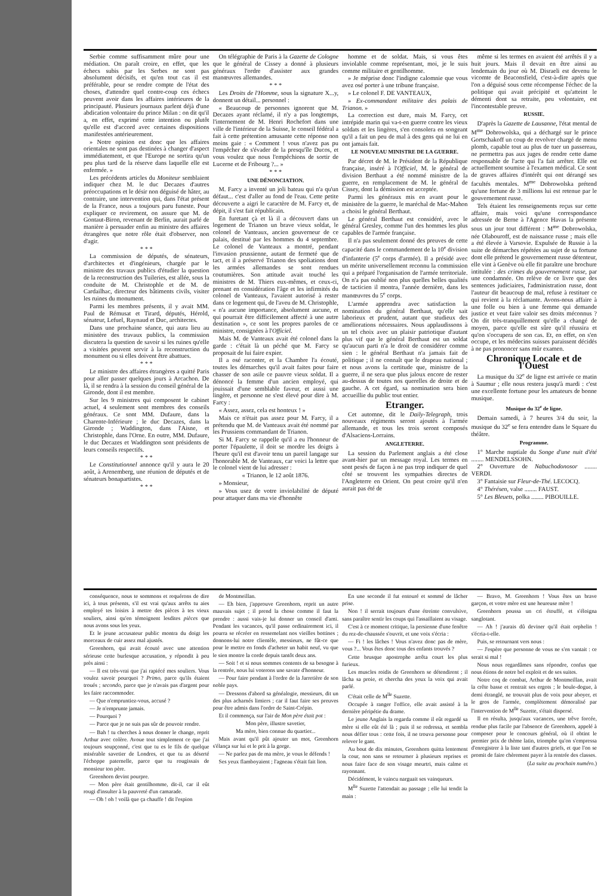Serbie comme suffisamment mûre pour une médiation. On paraît croire, en effet, que les échecs subis par les Serbes ne sont pas absolument décisifs, et qu'en tout cas il est préférable, pour se rendre compte de l'état des choses, d'attendre quel contre-coup ces échecs peuvent avoir dans les affaires intérieures de la principauté. Plusieurs journaux parlent déjà d'une abdication volontaire du prince Milan : on dit qu'il a, en effet, exprimé cette intention ou plutôt qu'elle est d'accord avec certaines dispositions manifestées antérieurement.
» Notre opinion est donc que les affaires orientales ne sont pas destinées à changer d'aspect immédiatement, et que l'Europe ne sortira qu'un peu plus tard de la réserve dans laquelle elle est enfermée. »
Les précédents articles du Moniteur semblaient indiquer chez M. le duc Decazes d'autres préoccupations et le désir non déguisé de hâter, au contraire, une intervention qui, dans l'état présent de la France, nous a toujours paru funeste. Pour expliquer ce revirement, on assure que M. de Gontaut-Biron, revenant de Berlin, aurait parlé de manière à persuader enfin au ministre des affaires étrangères que notre rôle était d'observer, non d'agir.
* * *
La commission de députés, de sénateurs, d'architectes et d'ingénieurs, chargée par le ministre des travaux publics d'étudier la question de la reconstruction des Tuileries, est allée, sous la conduite de M. Christophle et de M. de Cardailhac, directeur des bâtiments civils, visiter les ruines du monument.
Parmi les membres présents, il y avait MM. Paul de Rémusat et Tirard, députés, Hérold, sénateur, Lefuel, Raynaud et Duc, architectes.
Dans une prochaine séance, qui aura lieu au ministère des travaux publics, la commission discutera la question de savoir si les ruines qu'elle a visitées peuvent servir à la reconstruction du monument ou si elles doivent être abattues.
* * *
Le ministre des affaires étrangères a quitté Paris pour aller passer quelques jours à Arcachon. De là, il se rendra à la session du conseil général de la Gironde, dont il est membre.
Sur les 9 ministres qui composent le cabinet actuel, 4 seulement sont membres des conseils généraux. Ce sont MM. Dufaure, dans la Charente-Inférieure ; le duc Decazes, dans la Gironde ; Waddington, dans l'Aisne, et Christophle, dans l'Orne. En outre, MM. Dufaure, le duc Decazes et Waddington sont présidents de leurs conseils respectifs.
* * *
Le Constitutionnel annonce qu'il y aura le 20 août, à Arenemberg, une réunion de députés et de sénateurs bonapartistes.
* * *
On télégraphie de Paris à la Gazette de Cologne que le général de Cissey a donné à plusieurs généraux l'ordre d'assister aux grandes manœuvres allemandes.
* * *
Les Droits de l'Homme, sous la signature X...y, donnent un détail... personnel :
« Beaucoup de personnes ignorent que M. Decazes ayant réclamé, il n'y a pas longtemps, l'internement de M. Henri Rochefort dans une ville de l'intérieur de la Suisse, le conseil fédéral a fait à cette prétention amusante cette réponse non moins gaie : « Comment ! vous n'avez pas pu l'empêcher de s'évader de la presqu'île Ducos, et vous voulez que nous l'empêchions de sortir de Lucerne et de Fribourg ?... »
* * *
UNE DÉNONCIATION.
M. Farcy a inventé un joli bateau qui n'a qu'un défaut... c'est d'aller au fond de l'eau. Cette petite découverte a aigri le caractère de M. Farcy et, de dépit, il s'est fait républicain.
En furetant çà et là il a découvert dans un logement de Trianon un brave vieux soldat, le colonel de Vanteaux, ancien gouverneur de ce palais, destitué par les hommes du 4 septembre. Le colonel de Vanteaux a montré, pendant l'invasion prussienne, autant de fermeté que de tact, et il a préservé Trianon des spoliations dont les armées allemandes se sont rendues coutumières. Son attitude avait touché les ministres de M. Thiers eux-mêmes, et ceux-ci, prenant en considération l'âge et les infirmités du colonel de Vanteaux, l'avaient autorisé à rester dans ce logement qui, de l'aveu de M. Christophle, « n'a aucune importance, absolument aucune, et qui pourrait être difficilement affecté à une autre destination », ce sont les propres paroles de ce ministre, consignées à l'Officiel.
Mais M. de Vanteaux avait été colonel dans la garde : c'était là un péché que M. Farcy se proposait de lui faire expier.
Il a osé raconter, et la Chambre l'a écouté, toutes les démarches qu'il avait faites pour faire chasser de son asile ce pauvre vieux soldat. Il a dénoncé la femme d'un ancien employé, qui jouissait d'une semblable faveur, et aussi une lingère, et personne ne s'est élevé pour dire à M. Farcy :
« Assez, assez, cela est honteux ! »
Mais ce n'était pas assez pour M. Farcy, il a prétendu que M. de Vanteaux avait été nommé par les Prussiens commandant de Trianon.
Si M. Farcy se rappelle qu'il a eu l'honneur de porter l'épaulette, il doit se mordre les doigts à l'heure qu'il est d'avoir tenu un pareil langage sur l'honorable M. de Vanteaux, car voici la lettre que le colonel vient de lui adresser :
« Trianon, le 12 août 1876.
» Monsieur,
» Vous usez de votre inviolabilité de député pour attaquer dans ma vie d'honnête
homme et de soldat. Mais, si vous êtes inviolable comme représentant, moi, je le suis comme militaire et gentilhomme.
» Je méprise donc l'indigne calomnie que vous avez osé porter à une tribune française.
» Le colonel F. DE VANTEAUX,
» Ex-commandant militaire des palais de Trianon. »
La correction est dure, mais M. Farcy, cet intrépide marin qui va-t-en guerre contre les vieux soldats et les lingères, s'en consolera en songeant qu'il a fait un peu de mal à des gens qui ne lui en ont jamais fait.
LE NOUVEAU MINISTRE DE LA GUERRE.
Par décret de M. le Président de la République française, inséré à l'Officiel, M. le général de division Berthaut a été nommé ministre de la guerre, en remplacement de M. le général de Cissey, dont la démission est acceptée.
Parmi les généraux mis en avant pour le ministère de la guerre, le maréchal de Mac-Mahon a choisi le général Berthaut.
Le général Berthaut est considéré, avec le général Gresley, comme l'un des hommes les plus capables de l'armée française.
Il n'a pas seulement donné des preuves de cette capacité dans le commandement de la 10<sup>e</sup> division d'infanterie (5<sup>e</sup> corps d'armée). Il a présidé avec un mérite universellement reconnu la commission qui a préparé l'organisation de l'armée territoriale. On n'a pas oublié non plus quelles belles qualités de tacticien il montra, l'année dernière, dans les manœuvres du 5<sup>e</sup> corps.
L'armée apprendra avec satisfaction la nomination du général Berthaut, qu'elle sait laborieux et prudent, autant que studieux des améliorations nécessaires. Nous applaudissons à un tel choix avec un plaisir patriotique d'autant plus vif que le général Berthaut est un soldat qu'aucun parti n'a le droit de considérer comme sien : le général Berthaut n'a jamais fait de politique ; il ne connaît que le drapeau national ; et nous avons la certitude que, ministre de la guerre, il ne sera que plus jaloux encore de rester au-dessus de toutes nos querelles de droite et de gauche. A cet égard, sa nomination sera bien accueillie du public tout entier.
Etranger.
Cet automne, dit le Daily-Telegraph, trois nouveaux régiments seront ajoutés à l'armée allemande, et tous les trois seront composés d'Alsaciens-Lorrains.
ANGLETERRE.
La session du Parlement anglais a été close avant-hier par un message royal. Les termes en sont pesés de façon à ne pas trop indiquer de quel côté se trouvent les sympathies directes de l'Angleterre en Orient. On peut croire qu'il n'en aurait pas été de
même si les termes en avaient été arrêtés il y a huit jours. Mais il devait en être ainsi au lendemain du jour où M. Disraeli est devenu le vicomte de Beaconsfield, c'est-à-dire après que l'on a déguisé sous cette récompense l'échec de la politique qui avait précipité et qu'atteint le démenti dont sa retraite, peu volontaire, est l'incontestable preuve.
RUSSIE.
D'après la Gazette de Lausanne, l'état mental de M<sup>me</sup> Dobrowolska, qui a déchargé sur le prince Gortschakoff un coup de revolver chargé de menu plomb, capable tout au plus de tuer un passereau, ne permettra pas aux juges de rendre cette dame responsable de l'acte qui l'a fait arrêter. Elle est actuellement soumise à l'examen médical. Ce sont de graves affaires d'intérêt qui ont dérangé ses facultés mentales. M<sup>me</sup> Dobrowolska prétend qu'une fortune de 3 millions lui est retenue par le gouvernement russe.
Tels étaient les renseignements reçus sur cette affaire, mais voici qu'une correspondance adressée de Berne à l'Agence Havas la présente sous un jour tout différent : M<sup>me</sup> Dobrowolska, née Olabouroff, est de naissance russe ; mais elle a été élevée à Varsovie. Expulsée de Russie à la suite de démarches répétées au sujet de sa fortune dont elle prétend le gouvernement russe détenteur, elle vint à Genève où elle fit paraître une brochure intitulée : des crimes du gouvernement russe, par une condamnée. On relève de ce livre que des sentences judiciaires, l'administration russe, dont l'auteur dit beaucoup de mal, refuse à restituer ce qui revient à la réclamante. Avons-nous affaire à une folle ou bien à une femme qui demande justice et veut faire valoir ses droits méconnus ? On dit très-tranquillement qu'elle a changé de moyen, parce qu'elle est sûre qu'il réussira et qu'on s'occupera de son cas. Et, en effet, on s'en occupe, et les médecins suisses paraissent décidés à ne pas prononcer sans mûr examen.
Chronique Locale et de l'Ouest
La musique du 32<sup>e</sup> de ligne est arrivée ce matin à Saumur ; elle nous restera jusqu'à mardi : c'est une excellente fortune pour les amateurs de bonne musique.
Musique du 32<sup>e</sup> de ligne.
Demain samedi, à 7 heures 3/4 du soir, la musique du 32<sup>e</sup> se fera entendre dans le Square du théâtre.
Programme.
1° Marche nuptiale du Songe d'une nuit d'été ........ MENDELSSOHN.
2° Ouverture de Nabuchodonosor ........ VERDI.
3° Fantaisie sur Fleur-de-Thé. LECOCQ.
4° Thérésen, valse ........ FAUST.
5° Les Bleuets, polka ........ PIBOUILLE.
conséquence, nous te sommons et requérons de dire ici, à tous présents, s'il est vrai qu'aux arrêts tu aies employé tes loisirs à mettre des pièces à tes vieux souliers, ainsi qu'en témoignent lesdites pièces que nous avons sous les yeux.
Et le jeune accusateur public montra du doigt les morceaux de cuir assez mal ajustés.
Greenhorn, qui avait écouté avec une attention sérieuse cette burlesque accusation, y répondit à peu près ainsi :
— Il est très-vrai que j'ai rapiécé mes souliers. Vous voulez savoir pourquoi ? Primo, parce qu'ils étaient troués ; secondo, parce que je n'avais pas d'argent pour les faire raccommoder.
— Que n'empruntiez-vous, accusé ?
— Je n'emprunte jamais.
— Pourquoi ?
— Parce que je ne suis pas sûr de pouvoir rendre.
— Bah ! tu cherches à nous donner le change, reprit Arthur avec colère. Avoue tout simplement ce que j'ai toujours soupçonné, c'est que tu es le fils de quelque misérable savetier de Londres, et que tu as déserté l'échoppe paternelle, parce que tu rougissais de monsieur ton père.
Greenhorn devint pourpre.
— Mon père était gentilhomme, dit-il, car il eût rougi d'insulter à la pauvreté d'un camarade.
— Oh ! oh ! voilà que ça chauffe ! dit l'espion
de Montmeillan.
— Eh bien, j'approuve Greenhorn, reprit un autre mauvais sujet ; il prend la chose comme il faut la prendre : aussi vais-je lui donner un conseil d'ami. Pendant les vacances, qu'il passe ordinairement ici, il pourra se récréer en ressemelant nos vieilles bottines ; donnons-lui notre clientèle, messieurs, ne fût-ce que pour le mettre en fonds d'acheter un habit neuf, vu que le sien montre la corde depuis tantôt deux ans.
— Soit ! et si nous sommes contents de sa besogne à la rentrée, nous lui voterons une savate d'honneur.
— Pour faire pendant à l'ordre de la Jarretière de son noble pays.
— Dressons d'abord sa généalogie, messieurs, dit un des plus acharnés limiers ; car il faut faire ses preuves pour être admis dans l'ordre de Saint-Crépin.
Et il commença, sur l'air de Mon père était pot :
Mon père, illustre savetier,
Ma mère, bien connue du quartier...
Mais avant qu'il pût ajouter un mot, Greenhorn s'élança sur lui et le prit à la gorge.
— Ne parlez pas de ma mère, je vous le défends !
Ses yeux flamboyaient ; l'agneau s'était fait lion.
En une seconde il fut entouré et sommé de lâcher prise.
Non ! il serrait toujours d'une étreinte convulsive, sans paraître sentir les coups qui l'assaillaient au visage.
C'est à ce moment critique, la persienne d'une fenêtre du rez-de-chaussée s'ouvrit, et une voix s'écria :
— Fi ! les lâches ! Vous n'avez donc pas de mère, vous ?... Vous êtes donc tous des enfants trouvés ?
Cette brusque apostrophe arrêta court les plus furieux.
Les muscles roidis de Greenhorn se détendirent ; il lâcha sa proie, et chercha des yeux la voix qui avait parlé.
C'était celle de M<sup>lle</sup> Suzette.
Occupée à ranger l'office, elle avait assisté à la dernière péripétie du drame.
Le jeune Anglais la regarda comme il eût regardé sa mère si elle eût été là ; puis il se redressa, et sembla nous défier tous : cette fois, il ne trouva personne pour relever le gant.
Au bout de dix minutes, Greenhorn quitta lentement la cour, non sans se retourner à plusieurs reprises et nous faire face de son visage meurtri, mais calme et rayonnant.
Décidément, le vaincu narguait ses vainqueurs.
M<sup>lle</sup> Suzette l'attendait au passage ; elle lui tendit la main :
— Bravo, M. Greenhorn ! Vous êtes un brave garçon, et votre mère est une heureuse mère !
Greenhorn poussa un cri étouffé, et s'éloigna sanglotant.
— Ah ! j'aurais dû deviner qu'il était orphelin ! s'écria-t-elle.
Puis, se retournant vers nous :
— J'espère que personne de vous ne s'en vantait : ce serait si mal !
Nous nous regardâmes sans répondre, confus que nous étions de notre bel exploit et de ses suites.
Notre coq de combat, Arthur de Montmeillan, avait la crête basse et rentrait ses ergots ; le boule-dogue, à demi étranglé, ne trouvait plus de voix pour aboyer, et le gros de l'armée, complètement démoralisé par l'intervention de M<sup>lle</sup> Suzette, s'était dispersé.
Il en résulta, jusqu'aux vacances, une trêve forcée, rendue plus facile par l'absence de Greenhorn, appelé à composer pour le concours général, où il obtint le premier prix de thème latin, triomphe qu'on s'empressa d'enregistrer à la liste tant d'autres griefs, et que l'on se promit de faire chèrement payer à la rentrée des classes.
(La suite au prochain numéro.)